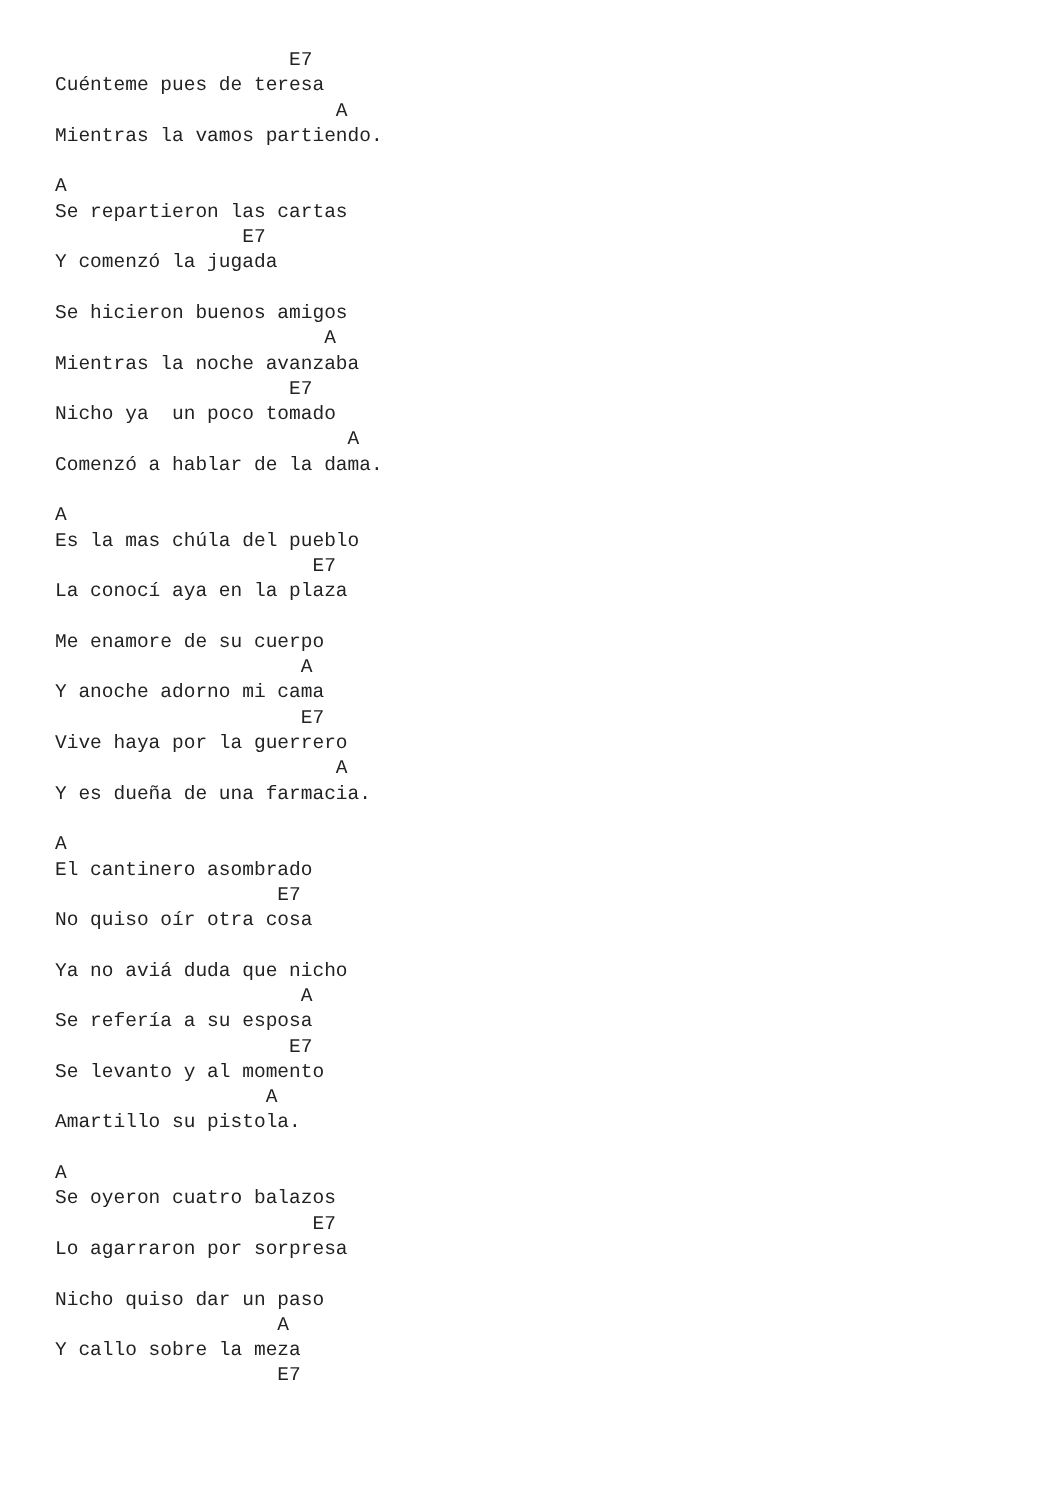E7
Cuénteme pues de teresa
                        A
Mientras la vamos partiendo.

A
Se repartieron las cartas
                E7
Y comenzó la jugada

Se hicieron buenos amigos
                       A
Mientras la noche avanzaba
                    E7
Nicho ya  un poco tomado
                         A
Comenzó a hablar de la dama.

A
Es la mas chúla del pueblo
                      E7
La conocí aya en la plaza

Me enamore de su cuerpo
                     A
Y anoche adorno mi cama
                     E7
Vive haya por la guerrero
                        A
Y es dueña de una farmacia.

A
El cantinero asombrado
                   E7
No quiso oír otra cosa

Ya no aviá duda que nicho
                     A
Se refería a su esposa
                    E7
Se levanto y al momento
                  A
Amartillo su pistola.

A
Se oyeron cuatro balazos
                      E7
Lo agarraron por sorpresa

Nicho quiso dar un paso
                   A
Y callo sobre la meza
                   E7